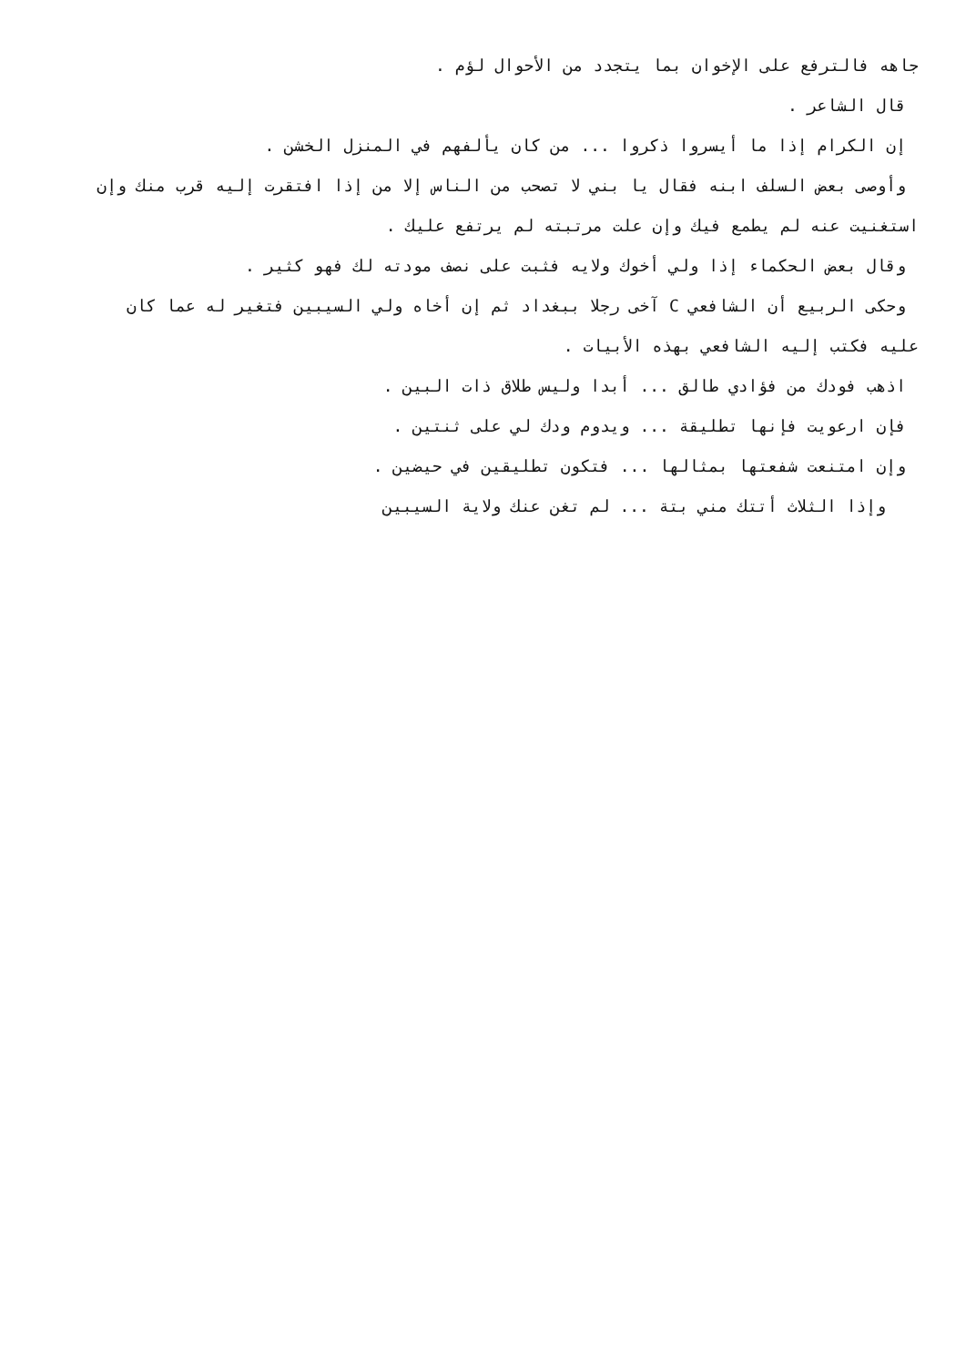جاهه فالترفع على الإخوان بما يتجدد من الأحوال لؤم .
قال الشاعر .
إن الكرام إذا ما أيسروا ذكروا ... من كان يألفهم في المنزل الخشن .
وأوصى بعض السلف ابنه فقال يا بني لا تصحب من الناس إلا من إذا افتقرت إليه قرب منك وإن
استغنيت عنه لم يطمع فيك وإن علت مرتبته لم يرتفع عليك .
وقال بعض الحكماء إذا ولي أخوك ولايه فثبت على نصف مودته لك فهو كثير .
وحكى الربيع أن الشافعي C آخى رجلا ببغداد ثم إن أخاه ولي السيبين فتغير له عما كان
عليه فكتب إليه الشافعي بهذه الأبيات .
اذهب فودك من فؤادي طالق ... أبدا وليس طلاق ذات البين .
فإن ارعويت فإنها تطليقة ... ويدوم ودك لي على ثنتين .
وإن امتنعت شفعتها بمثالها ... فتكون تطليقين في حيضين .
وإذا الثلاث أتتك مني بتة ... لم تغن عنك ولاية السيبين